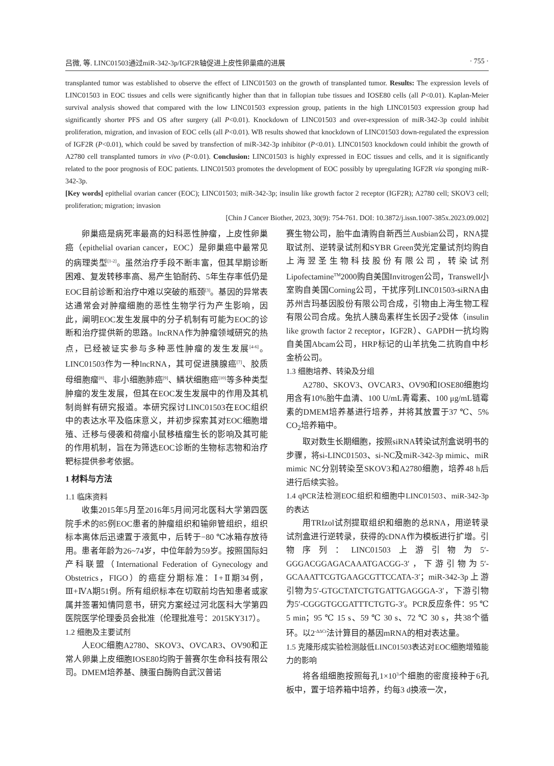吕微, 等. LINC01503通过miR-342-3p/IGF2R轴促进上皮性卵巢癌的进展 · 755 ·
transplanted tumor was established to observe the effect of LINC01503 on the growth of transplanted tumor. Results: The expression levels of LINC01503 in EOC tissues and cells were significantly higher than that in fallopian tube tissues and IOSE80 cells (all P<0.01). Kaplan-Meier survival analysis showed that compared with the low LINC01503 expression group, patients in the high LINC01503 expression group had significantly shorter PFS and OS after surgery (all P<0.01). Knockdown of LINC01503 and over-expression of miR-342-3p could inhibit proliferation, migration, and invasion of EOC cells (all P<0.01). WB results showed that knockdown of LINC01503 down-regulated the expression of IGF2R (P<0.01), which could be saved by transfection of miR-342-3p inhibitor (P<0.01). LINC01503 knockdown could inhibit the growth of A2780 cell transplanted tumors in vivo (P<0.01). Conclusion: LINC01503 is highly expressed in EOC tissues and cells, and it is significantly related to the poor prognosis of EOC patients. LINC01503 promotes the development of EOC possibly by upregulating IGF2R via sponging miR-342-3p.
[Key words] epithelial ovarian cancer (EOC); LINC01503; miR-342-3p; insulin like growth factor 2 receptor (IGF2R); A2780 cell; SKOV3 cell; proliferation; migration; invasion
[Chin J Cancer Biother, 2023, 30(9): 754-761. DOI: 10.3872/j.issn.1007-385x.2023.09.002]
卵巢癌是病死率最高的妇科恶性肿瘤，上皮性卵巢癌（epithelial ovarian cancer，EOC）是卵巢癌中最常见的病理类型<sup>[1-2]</sup>。虽然治疗手段不断丰富，但其早期诊断困难、复发转移率高、易产生铂耐药、5年生存率低仍是EOC目前诊断和治疗中难以突破的瓶颈<sup>[3]</sup>。基因的异常表达通常会对肿瘤细胞的恶性生物学行为产生影响，因此，阐明EOC发生发展中的分子机制有可能为EOC的诊断和治疗提供新的思路。lncRNA作为肿瘤领域研究的热点，已经被证实参与多种恶性肿瘤的发生发展<sup>[4-6]</sup>。LINC01503作为一种lncRNA，其可促进胰腺癌<sup>[7]</sup>、胶质母细胞瘤<sup>[8]</sup>、非小细胞肺癌<sup>[9]</sup>、鳞状细胞癌<sup>[10]</sup>等多种类型肿瘤的发生发展，但其在EOC发生发展中的作用及其机制尚鲜有研究报道。本研究探讨LINC01503在EOC组织中的表达水平及临床意义，并初步探索其对EOC细胞增殖、迁移与侵袭和荷瘤小鼠移植瘤生长的影响及其可能的作用机制，旨在为筛选EOC诊断的生物标志物和治疗靶标提供参考依据。
1 材料与方法
1.1 临床资料
收集2015年5月至2016年5月间河北医科大学第四医院手术的85例EOC患者的肿瘤组织和输卵管组织，组织标本离体后迅速置于液氮中，后转于−80 ℃冰箱存放待用。患者年龄为26~74岁，中位年龄为59岁。按照国际妇产科联盟（International Federation of Gynecology and Obstetrics，FIGO）的癌症分期标准：Ⅰ+Ⅱ期34例，Ⅲ+ⅣA期51例。所有组织标本在切取前均告知患者或家属并签署知情同意书，研究方案经过河北医科大学第四医院医学伦理委员会批准（伦理批准号：2015KY317）。
1.2 细胞及主要试剂
人EOC细胞A2780、SKOV3、OVCAR3、OV90和正常人卵巢上皮细胞IOSE80均购于普赛尔生命科技有限公司。DMEM培养基、胰蛋白酶购自武汉普诺
赛生物公司，胎牛血清购自新西兰Ausbian公司，RNA提取试剂、逆转录试剂和SYBR Green荧光定量试剂均购自上海翌圣生物科技股份有限公司，转染试剂Lipofectamine<sup>TM</sup>2000购自美国Invitrogen公司，Transwell小室购自美国Corning公司，干扰序列LINC01503-siRNA由苏州吉玛基因股份有限公司合成，引物由上海生物工程有限公司合成。兔抗人胰岛素样生长因子2受体（insulin like growth factor 2 receptor，IGF2R）、GAPDH一抗均购自美国Abcam公司，HRP标记的山羊抗兔二抗购自中杉金桥公司。
1.3 细胞培养、转染及分组
A2780、SKOV3、OVCAR3、OV90和IOSE80细胞均用含有10%胎牛血清、100 U/mL青霉素、100 μg/mL链霉素的DMEM培养基进行培养，并将其放置于37 ℃、5% CO<sub>2</sub>培养箱中。
取对数生长期细胞，按照siRNA转染试剂盒说明书的步骤，将si-LINC01503、si-NC及miR-342-3p mimic、miR mimic NC分别转染至SKOV3和A2780细胞，培养48 h后进行后续实验。
1.4 qPCR法检测EOC组织和细胞中LINC01503、miR-342-3p的表达
用TRIzol试剂提取组织和细胞的总RNA，用逆转录试剂盒进行逆转录，获得的cDNA作为模板进行扩增。引物序列：LINC01503上游引物为5′-GGGACGGAGACAAATGACGG-3′，下游引物为5′-GCAAATTCGTGAAGCGTTCCATA-3′；miR-342-3p上游引物为5′-GTGCTATCTGTGATTGAGGGA-3′，下游引物为5′-CGGGTGCGATTTCTGTG-3′。PCR反应条件：95 ℃ 5 min；95 ℃ 15 s、59 ℃ 30 s、72 ℃ 30 s，共38个循环。以2<sup>-ΔΔCt</sup>法计算目的基因mRNA的相对表达量。
1.5 克隆形成实验检测敲低LINC01503表达对EOC细胞增殖能力的影响
将各组细胞按照每孔1×10<sup>3</sup>个细胞的密度接种于6孔板中，置于培养箱中培养，约每3 d换液一次，